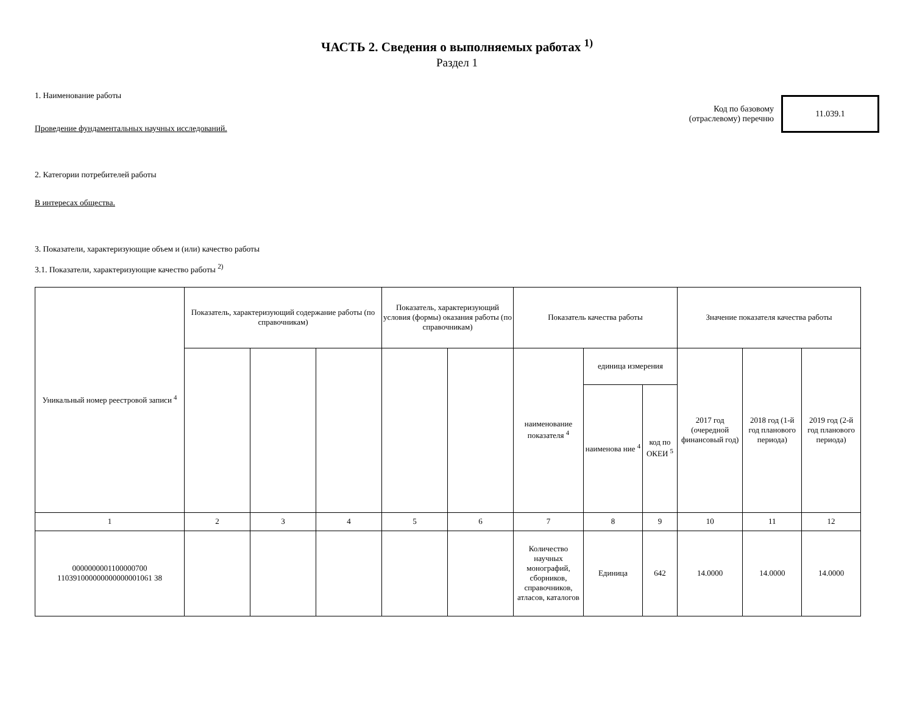ЧАСТЬ 2. Сведения о выполняемых работах <sup>1)</sup>
Раздел 1
1. Наименование работы
Проведение фундаментальных научных исследований.
Код по базовому
(отраслевому) перечню
11.039.1
2. Категории потребителей работы
В интересах общества.
3. Показатели, характеризующие объем и (или) качество работы
3.1. Показатели, характеризующие качество работы <sup>2)</sup>
| Уникальный номер реестровой записи <sup>4</sup> | Показатель, характеризующий содержание работы (по справочникам) | | | Показатель, характеризующий условия (формы) оказания работы (по справочникам) | | Показатель качества работы | | | Значение показателя качества работы | | |
| --- | --- | --- | --- | --- | --- | --- | --- | --- | --- | --- | --- |
| | | | | | | наименование показателя <sup>4</sup> | единица измерения | | 2017 год (очередной финансовый год) | 2018 год (1-й год планового периода) | 2019 год (2-й год планового периода) |
| | | | | | | | наименова ние <sup>4</sup> | код по ОКЕИ <sup>5</sup> | | | |
| 1 | 2 | 3 | 4 | 5 | 6 | 7 | 8 | 9 | 10 | 11 | 12 |
| 0000000001100000700 110391000000000000001061 38 | | | | | | Количество научных монографий, сборников, справочников, атласов, каталогов | Единица | 642 | 14.0000 | 14.0000 | 14.0000 |